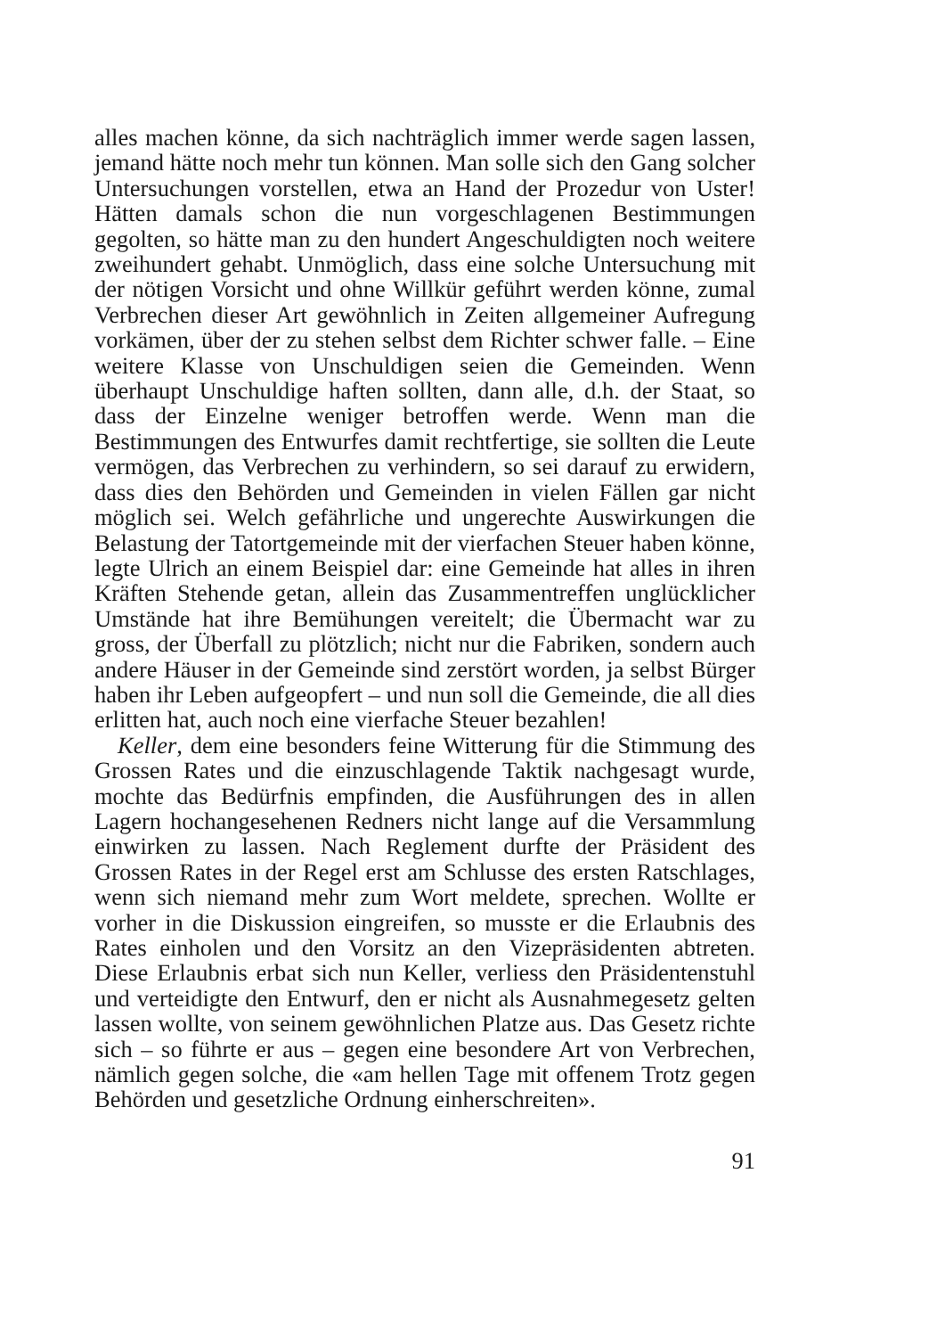alles machen könne, da sich nachträglich immer werde sagen lassen, jemand hätte noch mehr tun können. Man solle sich den Gang solcher Untersuchungen vorstellen, etwa an Hand der Prozedur von Uster! Hätten damals schon die nun vorgeschlagenen Bestimmungen gegolten, so hätte man zu den hundert Angeschuldigten noch weitere zweihundert gehabt. Unmöglich, dass eine solche Untersuchung mit der nötigen Vorsicht und ohne Willkür geführt werden könne, zumal Verbrechen dieser Art gewöhnlich in Zeiten allgemeiner Aufregung vorkämen, über der zu stehen selbst dem Richter schwer falle. – Eine weitere Klasse von Unschuldigen seien die Gemeinden. Wenn überhaupt Unschuldige haften sollten, dann alle, d.h. der Staat, so dass der Einzelne weniger betroffen werde. Wenn man die Bestimmungen des Entwurfes damit rechtfertige, sie sollten die Leute vermögen, das Verbrechen zu verhindern, so sei darauf zu erwidern, dass dies den Behörden und Gemeinden in vielen Fällen gar nicht möglich sei. Welch gefährliche und ungerechte Auswirkungen die Belastung der Tatortgemeinde mit der vierfachen Steuer haben könne, legte Ulrich an einem Beispiel dar: eine Gemeinde hat alles in ihren Kräften Stehende getan, allein das Zusammentreffen unglücklicher Umstände hat ihre Bemühungen vereitelt; die Übermacht war zu gross, der Überfall zu plötzlich; nicht nur die Fabriken, sondern auch andere Häuser in der Gemeinde sind zerstört worden, ja selbst Bürger haben ihr Leben aufgeopfert – und nun soll die Gemeinde, die all dies erlitten hat, auch noch eine vierfache Steuer bezahlen!
Keller, dem eine besonders feine Witterung für die Stimmung des Grossen Rates und die einzuschlagende Taktik nachgesagt wurde, mochte das Bedürfnis empfinden, die Ausführungen des in allen Lagern hochangesehenen Redners nicht lange auf die Versammlung einwirken zu lassen. Nach Reglement durfte der Präsident des Grossen Rates in der Regel erst am Schlusse des ersten Ratschlages, wenn sich niemand mehr zum Wort meldete, sprechen. Wollte er vorher in die Diskussion eingreifen, so musste er die Erlaubnis des Rates einholen und den Vorsitz an den Vizepräsidenten abtreten. Diese Erlaubnis erbat sich nun Keller, verliess den Präsidentenstuhl und verteidigte den Entwurf, den er nicht als Ausnahmegesetz gelten lassen wollte, von seinem gewöhnlichen Platze aus. Das Gesetz richte sich – so führte er aus – gegen eine besondere Art von Verbrechen, nämlich gegen solche, die «am hellen Tage mit offenem Trotz gegen Behörden und gesetzliche Ordnung einherschreiten».
91